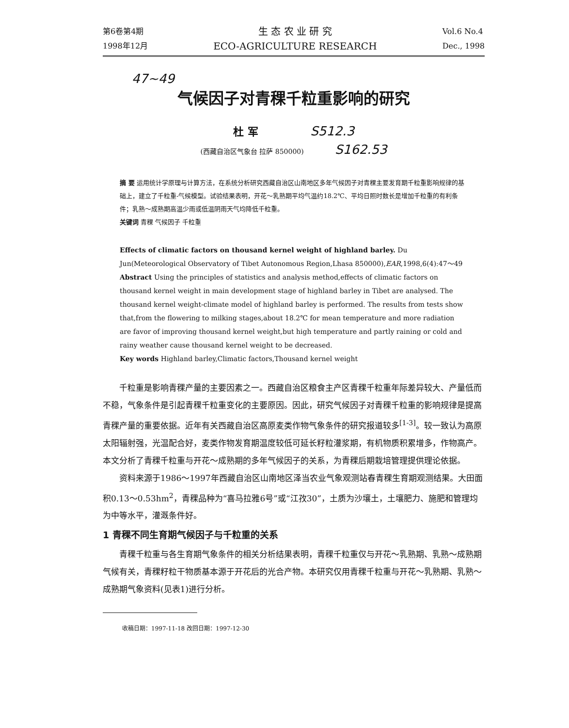第6卷第4期
1998年12月
生 态 农 业 研 究
ECO-AGRICULTURE RESEARCH
Vol.6 No.4
Dec., 1998
47~49
气候因子对青稞千粒重影响的研究
杜 军 S512.3
(西藏自治区气象台 拉萨 850000) S162.53
摘 要 运用统计学原理与计算方法，在系统分析研究西藏自治区山南地区多年气候因子对青稞主要发育期千粒重影响规律的基础上，建立了千粒重-气候模型。试验结果表明，开花～乳熟期平均气温约18.2℃、平均日照时数长是增加千粒重的有利条件；乳熟～成熟期高温少雨或低温阴雨天气均降低千粒重。
关键词 青稞 气候因子 千粒重
Effects of climatic factors on thousand kernel weight of highland barley. Du Jun(Meteorological Observatory of Tibet Autonomous Region,Lhasa 850000),EAR,1998,6(4):47～49
Abstract Using the principles of statistics and analysis method,effects of climatic factors on thousand kernel weight in main development stage of highland barley in Tibet are analysed. The thousand kernel weight-climate model of highland barley is performed. The results from tests show that,from the flowering to milking stages,about 18.2℃ for mean temperature and more radiation are favor of improving thousand kernel weight,but high temperature and partly raining or cold and rainy weather cause thousand kernel weight to be decreased.
Key words Highland barley,Climatic factors,Thousand kernel weight
千粒重是影响青稞产量的主要因素之一。西藏自治区粮食主产区青稞千粒重年际差异较大、产量低而不稳，气象条件是引起青稞千粒重变化的主要原因。因此，研究气候因子对青稞千粒重的影响规律是提高青稞产量的重要依据。近年有关西藏自治区高原麦类作物气象条件的研究报道较多<sup>[1-3]</sup>。较一致认为高原太阳辐射强，光温配合好，麦类作物发育期温度较低可延长籽粒灌浆期，有机物质积累增多，作物高产。本文分析了青稞千粒重与开花～成熟期的多年气候因子的关系，为青稞后期栽培管理提供理论依据。
资料来源于1986～1997年西藏自治区山南地区泽当农业气象观测站春青稞生育期观测结果。大田面积0.13～0.53hm<sup>2</sup>，青稞品种为“喜马拉雅6号”或“江孜30”，土质为沙壤土，土壤肥力、施肥和管理均为中等水平，灌溉条件好。
1 青稞不同生育期气候因子与千粒重的关系
青稞千粒重与各生育期气象条件的相关分析结果表明，青稞千粒重仅与开花～乳熟期、乳熟～成熟期气候有关，青稞籽粒干物质基本源于开花后的光合产物。本研究仅用青稞千粒重与开花～乳熟期、乳熟～成熟期气象资料(见表1)进行分析。
收稿日期：1997-11-18 改回日期：1997-12-30